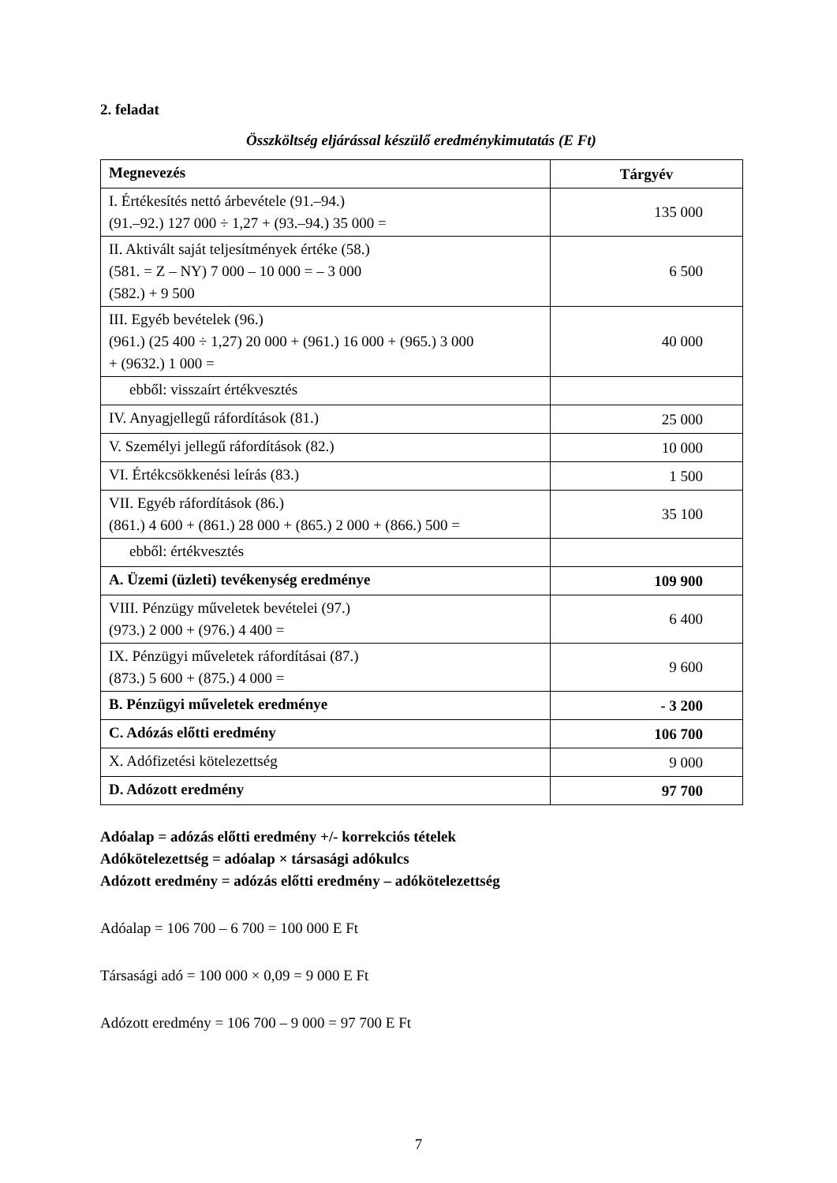2. feladat
Összköltség eljárással készülő eredménykimutatás (E Ft)
| Megnevezés | Tárgyév |
| --- | --- |
| I. Értékesítés nettó árbevétele (91.–94.) (91.–92.) 127 000 ÷ 1,27 + (93.–94.) 35 000 = | 135 000 |
| II. Aktivált saját teljesítmények értéke (58.) (581. = Z – NY) 7 000 – 10 000 = – 3 000 (582.) + 9 500 | 6 500 |
| III. Egyéb bevételek (96.) (961.) (25 400 ÷ 1,27) 20 000 + (961.) 16 000 + (965.) 3 000 + (9632.) 1 000 = | 40 000 |
| ebből: visszaírt értékvesztés | |
| IV. Anyagjellegű ráfordítások (81.) | 25 000 |
| V. Személyi jellegű ráfordítások (82.) | 10 000 |
| VI. Értékcsökkenési leírás (83.) | 1 500 |
| VII. Egyéb ráfordítások (86.) (861.) 4 600 + (861.) 28 000 + (865.) 2 000 + (866.) 500 = | 35 100 |
| ebből: értékvesztés | |
| A. Üzemi (üzleti) tevékenység eredménye | 109 900 |
| VIII. Pénzügy műveletek bevételei (97.) (973.) 2 000 + (976.) 4 400 = | 6 400 |
| IX. Pénzügyi műveletek ráfordításai (87.) (873.) 5 600 + (875.) 4 000 = | 9 600 |
| B. Pénzügyi műveletek eredménye | - 3 200 |
| C. Adózás előtti eredmény | 106 700 |
| X. Adófizetési kötelezettség | 9 000 |
| D. Adózott eredmény | 97 700 |
Adóalap = adózás előtti eredmény +/- korrekciós tételek
Adókötelezettség = adóalap × társasági adókulcs
Adózott eredmény = adózás előtti eredmény – adókötelezettség
Adóalap = 106 700 – 6 700 = 100 000 E Ft
Társasági adó = 100 000 × 0,09 = 9 000 E Ft
Adózott eredmény = 106 700 – 9 000 = 97 700 E Ft
7